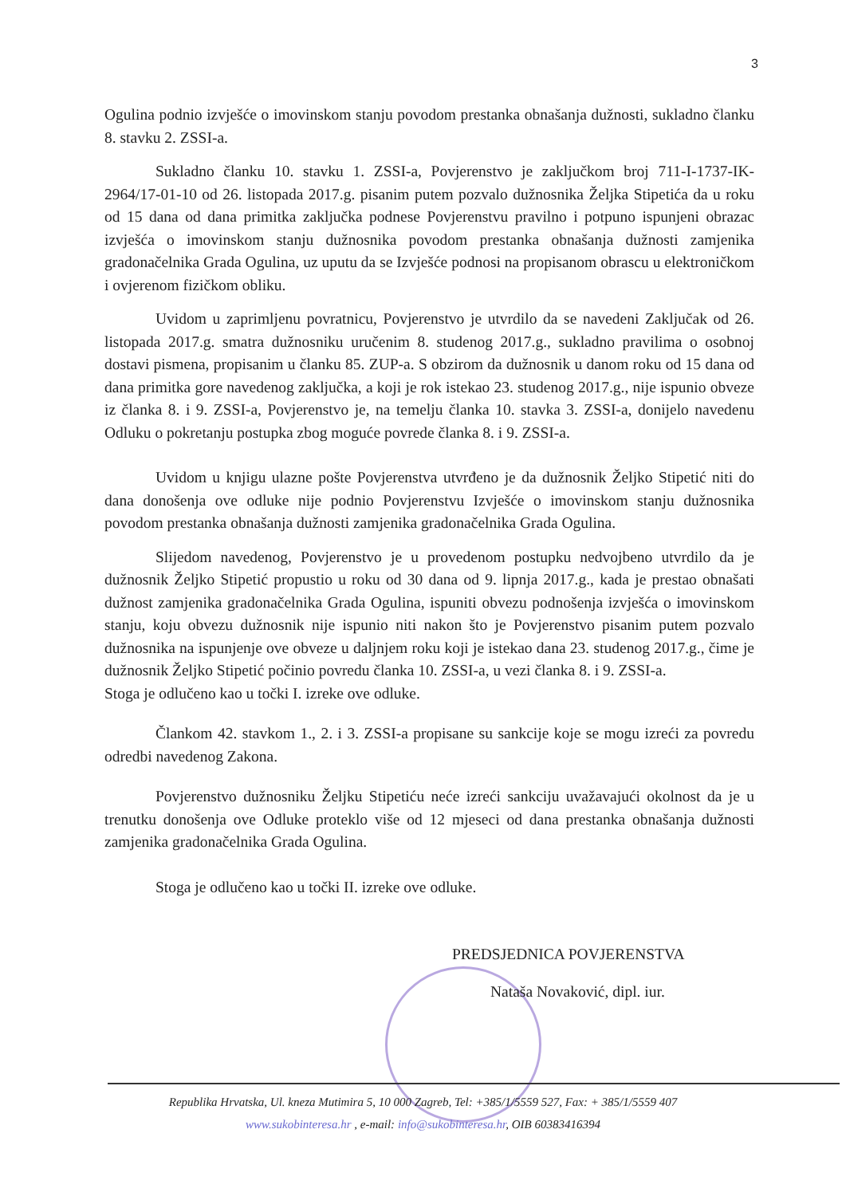3
Ogulina podnio izvješće o imovinskom stanju povodom prestanka obnašanja dužnosti, sukladno članku 8. stavku 2. ZSSI-a.
Sukladno članku 10. stavku 1. ZSSI-a, Povjerenstvo je zaključkom broj 711-I-1737-IK-2964/17-01-10 od 26. listopada 2017.g. pisanim putem pozvalo dužnosnika Željka Stipetića da u roku od 15 dana od dana primitka zaključka podnese Povjerenstvu pravilno i potpuno ispunjeni obrazac izvješća o imovinskom stanju dužnosnika povodom prestanka obnašanja dužnosti zamjenika gradonačelnika Grada Ogulina, uz uputu da se Izvješće podnosi na propisanom obrascu u elektroničkom i ovjerenom fizičkom obliku.
Uvidom u zaprimljenu povratnicu, Povjerenstvo je utvrdilo da se navedeni Zaključak od 26. listopada 2017.g. smatra dužnosniku uručenim 8. studenog 2017.g., sukladno pravilima o osobnoj dostavi pismena, propisanim u članku 85. ZUP-a. S obzirom da dužnosnik u danom roku od 15 dana od dana primitka gore navedenog zaključka, a koji je rok istekao 23. studenog 2017.g., nije ispunio obveze iz članka 8. i 9. ZSSI-a, Povjerenstvo je, na temelju članka 10. stavka 3. ZSSI-a, donijelo navedenu Odluku o pokretanju postupka zbog moguće povrede članka 8. i 9. ZSSI-a.
Uvidom u knjigu ulazne pošte Povjerenstva utvrđeno je da dužnosnik Željko Stipetić niti do dana donošenja ove odluke nije podnio Povjerenstvu Izvješće o imovinskom stanju dužnosnika povodom prestanka obnašanja dužnosti zamjenika gradonačelnika Grada Ogulina.
Slijedom navedenog, Povjerenstvo je u provedenom postupku nedvojbeno utvrdilo da je dužnosnik Željko Stipetić propustio u roku od 30 dana od 9. lipnja 2017.g., kada je prestao obnašati dužnost zamjenika gradonačelnika Grada Ogulina, ispuniti obvezu podnošenja izvješća o imovinskom stanju, koju obvezu dužnosnik nije ispunio niti nakon što je Povjerenstvo pisanim putem pozvalo dužnosnika na ispunjenje ove obveze u daljnjem roku koji je istekao dana 23. studenog 2017.g., čime je dužnosnik Željko Stipetić počinio povredu članka 10. ZSSI-a, u vezi članka 8. i 9. ZSSI-a.
Stoga je odlučeno kao u točki I. izreke ove odluke.
Člankom 42. stavkom 1., 2. i 3. ZSSI-a propisane su sankcije koje se mogu izreći za povredu odredbi navedenog Zakona.
Povjerenstvo dužnosniku Željku Stipetiću neće izreći sankciju uvažavajući okolnost da je u trenutku donošenja ove Odluke proteklo više od 12 mjeseci od dana prestanka obnašanja dužnosti zamjenika gradonačelnika Grada Ogulina.
Stoga je odlučeno kao u točki II. izreke ove odluke.
PREDSJEDNICA POVJERENSTVA
Nataša Novaković, dipl. iur.
Republika Hrvatska, Ul. kneza Mutimira 5, 10 000 Zagreb, Tel: +385/1/5559 527, Fax: + 385/1/5559 407
www.sukobinteresa.hr , e-mail: info@sukobinteresa.hr, OIB 60383416394